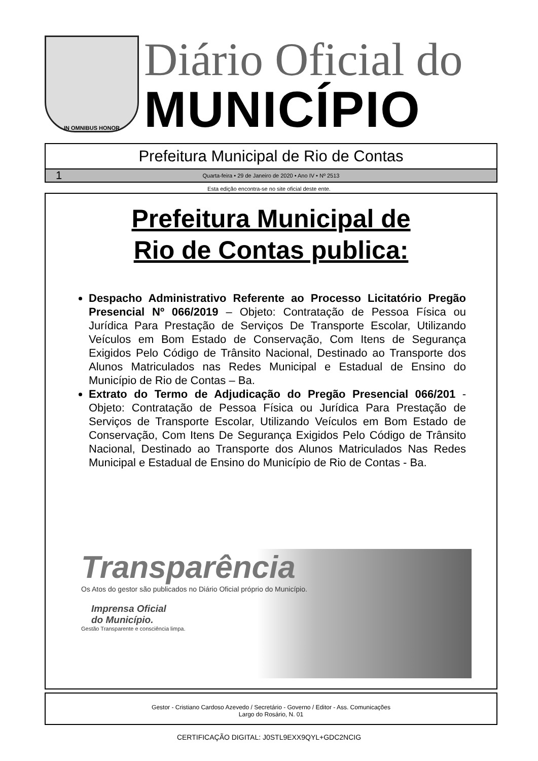IN OMNIBUS HONOR
Diário Oficial do
MUNICÍPIO
Prefeitura Municipal de Rio de Contas
1 Quarta-feira • 29 de Janeiro de 2020 • Ano IV • Nº 2513
Esta edição encontra-se no site oficial deste ente.
Prefeitura Municipal de
Rio de Contas publica:
Despacho Administrativo Referente ao Processo Licitatório Pregão Presencial Nº 066/2019 – Objeto: Contratação de Pessoa Física ou Jurídica Para Prestação de Serviços De Transporte Escolar, Utilizando Veículos em Bom Estado de Conservação, Com Itens de Segurança Exigidos Pelo Código de Trânsito Nacional, Destinado ao Transporte dos Alunos Matriculados nas Redes Municipal e Estadual de Ensino do Município de Rio de Contas – Ba.
Extrato do Termo de Adjudicação do Pregão Presencial 066/201 - Objeto: Contratação de Pessoa Física ou Jurídica Para Prestação de Serviços de Transporte Escolar, Utilizando Veículos em Bom Estado de Conservação, Com Itens De Segurança Exigidos Pelo Código de Trânsito Nacional, Destinado ao Transporte dos Alunos Matriculados Nas Redes Municipal e Estadual de Ensino do Município de Rio de Contas - Ba.
Transparência
Os Atos do gestor são publicados no Diário Oficial próprio do Município.
Imprensa Oficial
do Município.
Gestão Transparente e consciência limpa.
Gestor - Cristiano Cardoso Azevedo / Secretário - Governo / Editor - Ass. Comunicações
Largo do Rosário, N. 01
CERTIFICAÇÃO DIGITAL: J0STL9EXX9QYL+GDC2NCIG